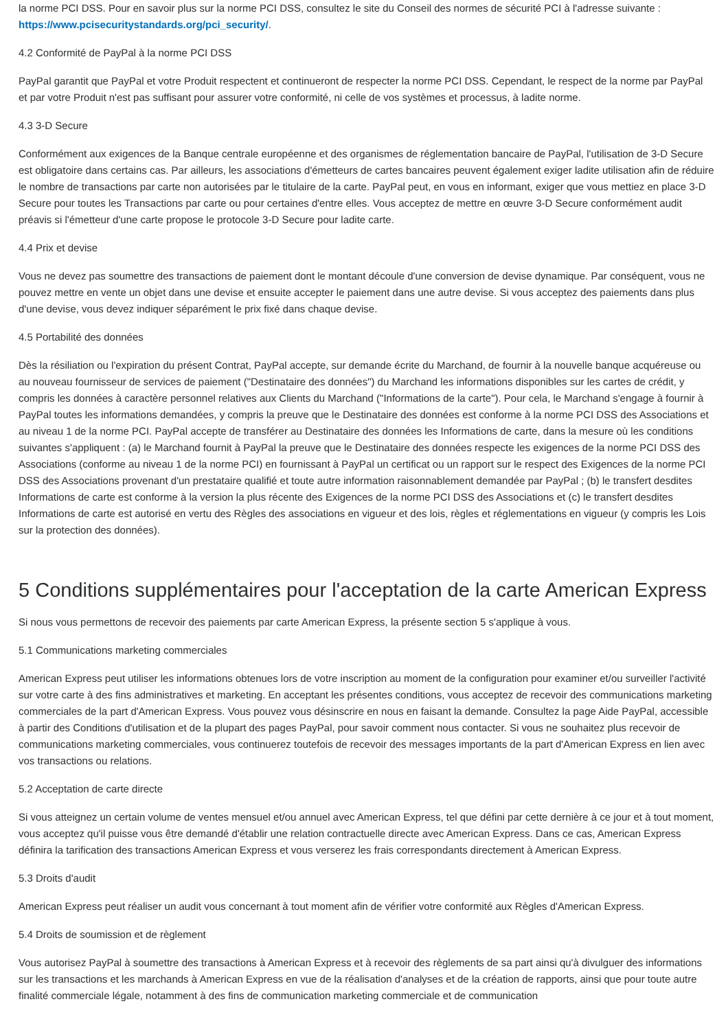la norme PCI DSS. Pour en savoir plus sur la norme PCI DSS, consultez le site du Conseil des normes de sécurité PCI à l'adresse suivante : https://www.pcisecuritystandards.org/pci_security/.
4.2 Conformité de PayPal à la norme PCI DSS
PayPal garantit que PayPal et votre Produit respectent et continueront de respecter la norme PCI DSS. Cependant, le respect de la norme par PayPal et par votre Produit n'est pas suffisant pour assurer votre conformité, ni celle de vos systèmes et processus, à ladite norme.
4.3 3-D Secure
Conformément aux exigences de la Banque centrale européenne et des organismes de réglementation bancaire de PayPal, l'utilisation de 3-D Secure est obligatoire dans certains cas. Par ailleurs, les associations d'émetteurs de cartes bancaires peuvent également exiger ladite utilisation afin de réduire le nombre de transactions par carte non autorisées par le titulaire de la carte. PayPal peut, en vous en informant, exiger que vous mettiez en place 3-D Secure pour toutes les Transactions par carte ou pour certaines d'entre elles. Vous acceptez de mettre en œuvre 3-D Secure conformément audit préavis si l'émetteur d'une carte propose le protocole 3-D Secure pour ladite carte.
4.4 Prix et devise
Vous ne devez pas soumettre des transactions de paiement dont le montant découle d'une conversion de devise dynamique. Par conséquent, vous ne pouvez mettre en vente un objet dans une devise et ensuite accepter le paiement dans une autre devise. Si vous acceptez des paiements dans plus d'une devise, vous devez indiquer séparément le prix fixé dans chaque devise.
4.5 Portabilité des données
Dès la résiliation ou l'expiration du présent Contrat, PayPal accepte, sur demande écrite du Marchand, de fournir à la nouvelle banque acquéreuse ou au nouveau fournisseur de services de paiement ("Destinataire des données") du Marchand les informations disponibles sur les cartes de crédit, y compris les données à caractère personnel relatives aux Clients du Marchand ("Informations de la carte"). Pour cela, le Marchand s'engage à fournir à PayPal toutes les informations demandées, y compris la preuve que le Destinataire des données est conforme à la norme PCI DSS des Associations et au niveau 1 de la norme PCI. PayPal accepte de transférer au Destinataire des données les Informations de carte, dans la mesure où les conditions suivantes s'appliquent : (a) le Marchand fournit à PayPal la preuve que le Destinataire des données respecte les exigences de la norme PCI DSS des Associations (conforme au niveau 1 de la norme PCI) en fournissant à PayPal un certificat ou un rapport sur le respect des Exigences de la norme PCI DSS des Associations provenant d'un prestataire qualifié et toute autre information raisonnablement demandée par PayPal ; (b) le transfert desdites Informations de carte est conforme à la version la plus récente des Exigences de la norme PCI DSS des Associations et (c) le transfert desdites Informations de carte est autorisé en vertu des Règles des associations en vigueur et des lois, règles et réglementations en vigueur (y compris les Lois sur la protection des données).
5 Conditions supplémentaires pour l'acceptation de la carte American Express
Si nous vous permettons de recevoir des paiements par carte American Express, la présente section 5 s'applique à vous.
5.1 Communications marketing commerciales
American Express peut utiliser les informations obtenues lors de votre inscription au moment de la configuration pour examiner et/ou surveiller l'activité sur votre carte à des fins administratives et marketing. En acceptant les présentes conditions, vous acceptez de recevoir des communications marketing commerciales de la part d'American Express. Vous pouvez vous désinscrire en nous en faisant la demande. Consultez la page Aide PayPal, accessible à partir des Conditions d'utilisation et de la plupart des pages PayPal, pour savoir comment nous contacter. Si vous ne souhaitez plus recevoir de communications marketing commerciales, vous continuerez toutefois de recevoir des messages importants de la part d'American Express en lien avec vos transactions ou relations.
5.2 Acceptation de carte directe
Si vous atteignez un certain volume de ventes mensuel et/ou annuel avec American Express, tel que défini par cette dernière à ce jour et à tout moment, vous acceptez qu'il puisse vous être demandé d'établir une relation contractuelle directe avec American Express. Dans ce cas, American Express définira la tarification des transactions American Express et vous verserez les frais correspondants directement à American Express.
5.3 Droits d'audit
American Express peut réaliser un audit vous concernant à tout moment afin de vérifier votre conformité aux Règles d'American Express.
5.4 Droits de soumission et de règlement
Vous autorisez PayPal à soumettre des transactions à American Express et à recevoir des règlements de sa part ainsi qu'à divulguer des informations sur les transactions et les marchands à American Express en vue de la réalisation d'analyses et de la création de rapports, ainsi que pour toute autre finalité commerciale légale, notamment à des fins de communication marketing commerciale et de communication